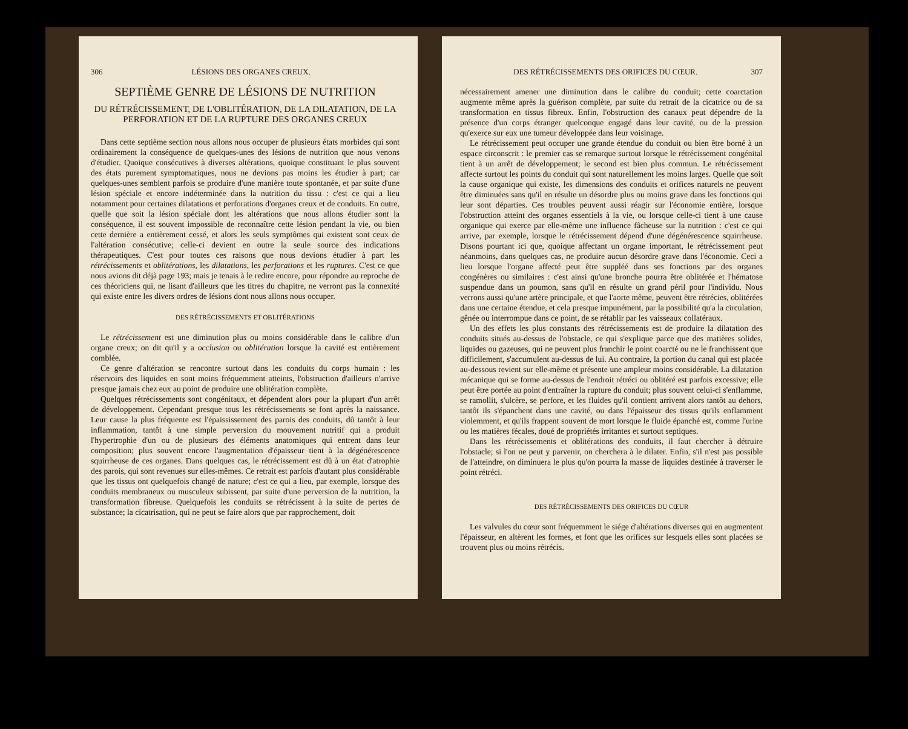306 LÉSIONS DES ORGANES CREUX.
SEPTIÈME GENRE DE LÉSIONS DE NUTRITION
DU RÉTRÉCISSEMENT, DE L'OBLITÉRATION, DE LA DILATATION, DE LA PERFORATION ET DE LA RUPTURE DES ORGANES CREUX
Dans cette septième section nous allons nous occuper de plusieurs états morbides qui sont ordinairement la conséquence de quelques-unes des lésions de nutrition que nous venons d'étudier. Quoique consécutives à diverses altérations, quoique constituant le plus souvent des états purement symptomatiques, nous ne devions pas moins les étudier à part; car quelques-unes semblent parfois se produire d'une manière toute spontanée, et par suite d'une lésion spéciale et encore indéterminée dans la nutrition du tissu : c'est ce qui a lieu notamment pour certaines dilatations et perforations d'organes creux et de conduits. En outre, quelle que soit la lésion spéciale dont les altérations que nous allons étudier sont la conséquence, il est souvent impossible de reconnaître cette lésion pendant la vie, ou bien cette dernière a entièrement cessé, et alors les seuls symptômes qui existent sont ceux de l'altération consécutive; celle-ci devient en outre la seule source des indications thérapeutiques. C'est pour toutes ces raisons que nous devions étudier à part les rétrécissements et oblitérations, les dilatations, les perforations et les ruptures. C'est ce que nous avions dit déjà page 193; mais je tenais à le redire encore, pour répondre au reproche de ces théoriciens qui, ne lisant d'ailleurs que les titres du chapitre, ne verront pas la connexité qui existe entre les divers ordres de lésions dont nous allons nous occuper.
DES RÉTRÉCISSEMENTS ET OBLITÉRATIONS
Le rétrécissement est une diminution plus ou moins considérable dans le calibre d'un organe creux; on dit qu'il y a occlusion ou oblitération lorsque la cavité est entièrement comblée.
Ce genre d'altération se rencontre surtout dans les conduits du corps humain : les réservoirs des liquides en sont moins fréquemment atteints, l'obstruction d'ailleurs n'arrive presque jamais chez eux au point de produire une oblitération complète.
Quelques rétrécissements sont congénitaux, et dépendent alors pour la plupart d'un arrêt de développement. Cependant presque tous les rétrécissements se font après la naissance. Leur cause la plus fréquente est l'épaississement des parois des conduits, dû tantôt à leur inflammation, tantôt à une simple perversion du mouvement nutritif qui a produit l'hypertrophie d'un ou de plusieurs des éléments anatomiques qui entrent dans leur composition; plus souvent encore l'augmentation d'épaisseur tient à la dégénérescence squirrheuse de ces organes. Dans quelques cas, le rétrécissement est dû à un état d'atrophie des parois, qui sont revenues sur elles-mêmes. Ce retrait est parfois d'autant plus considérable que les tissus ont quelquefois changé de nature; c'est ce qui a lieu, par exemple, lorsque des conduits membraneux ou musculeux subissent, par suite d'une perversion de la nutrition, la transformation fibreuse. Quelquefois les conduits se rétrécissent à la suite de pertes de substance; la cicatrisation, qui ne peut se faire alors que par rapprochement, doit
DES RÉTRÉCISSEMENTS DES ORIFICES DU CŒUR. 307
nécessairement amener une diminution dans le calibre du conduit; cette coarctation augmente même après la guérison complète, par suite du retrait de la cicatrice ou de sa transformation en tissus fibreux. Enfin, l'obstruction des canaux peut dépendre de la présence d'un corps étranger quelconque engagé dans leur cavité, ou de la pression qu'exerce sur eux une tumeur développée dans leur voisinage.
Le rétrécissement peut occuper une grande étendue du conduit ou bien être borné à un espace circonscrit : le premier cas se remarque surtout lorsque le rétrécissement congénital tient à un arrêt de développement; le second est bien plus commun. Le rétrécissement affecte surtout les points du conduit qui sont naturellement les moins larges. Quelle que soit la cause organique qui existe, les dimensions des conduits et orifices naturels ne peuvent être diminuées sans qu'il en résulte un désordre plus ou moins grave dans les fonctions qui leur sont départies. Ces troubles peuvent aussi réagir sur l'économie entière, lorsque l'obstruction atteint des organes essentiels à la vie, ou lorsque celle-ci tient à une cause organique qui exerce par elle-même une influence fâcheuse sur la nutrition : c'est ce qui arrive, par exemple, lorsque le rétrécissement dépend d'une dégénérescence squirrheuse. Disons pourtant ici que, quoique affectant un organe important, le rétrécissement peut néanmoins, dans quelques cas, ne produire aucun désordre grave dans l'économie. Ceci a lieu lorsque l'organe affecté peut être suppléé dans ses fonctions par des organes congénères ou similaires : c'est ainsi qu'une bronche pourra être oblitérée et l'hématose suspendue dans un poumon, sans qu'il en résulte un grand péril pour l'individu. Nous verrons aussi qu'une artère principale, et que l'aorte même, peuvent être rétrécies, oblitérées dans une certaine étendue, et cela presque impunément, par la possibilité qu'a la circulation, gênée ou interrompue dans ce point, de se rétablir par les vaisseaux collatéraux.
Un des effets les plus constants des rétrécissements est de produire la dilatation des conduits situés au-dessus de l'obstacle, ce qui s'explique parce que des matières solides, liquides ou gazeuses, qui ne peuvent plus franchir le point coarcté ou ne le franchissent que difficilement, s'accumulent au-dessus de lui. Au contraire, la portion du canal qui est placée au-dessous revient sur elle-même et présente une ampleur moins considérable. La dilatation mécanique qui se forme au-dessus de l'endroit rétréci ou oblitéré est parfois excessive; elle peut être portée au point d'entraîner la rupture du conduit; plus souvent celui-ci s'enflamme, se ramollit, s'ulcère, se perfore, et les fluides qu'il contient arrivent alors tantôt au dehors, tantôt ils s'épanchent dans une cavité, ou dans l'épaisseur des tissus qu'ils enflamment violemment, et qu'ils frappent souvent de mort lorsque le fluide épanché est, comme l'urine ou les matières fécales, doué de propriétés irritantes et surtout septiques.
Dans les rétrécissements et oblitérations des conduits, il faut chercher à détruire l'obstacle; si l'on ne peut y parvenir, on cherchera à le dilater. Enfin, s'il n'est pas possible de l'atteindre, on diminuera le plus qu'on pourra la masse de liquides destinée à traverser le point rétréci.
DES RÉTRÉCISSEMENTS DES ORIFICES DU CŒUR
Les valvules du cœur sont fréquemment le siége d'altérations diverses qui en augmentent l'épaisseur, en altèrent les formes, et font que les orifices sur lesquels elles sont placées se trouvent plus ou moins rétrécis.